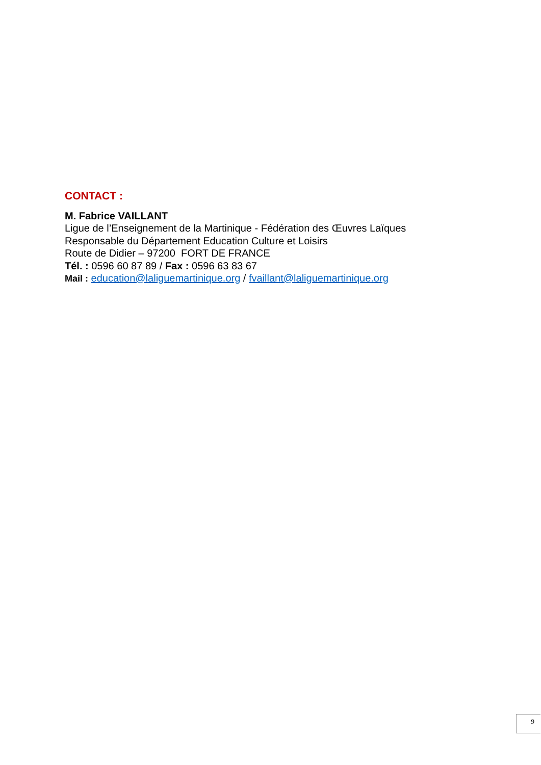CONTACT :
M. Fabrice VAILLANT
Ligue de l’Enseignement de la Martinique - Fédération des Œuvres Laïques
Responsable du Département Education Culture et Loisirs
Route de Didier – 97200 FORT DE FRANCE
Tél. : 0596 60 87 89 / Fax : 0596 63 83 67
Mail : education@laliguemartinique.org / fvaillant@laliguemartinique.org
9